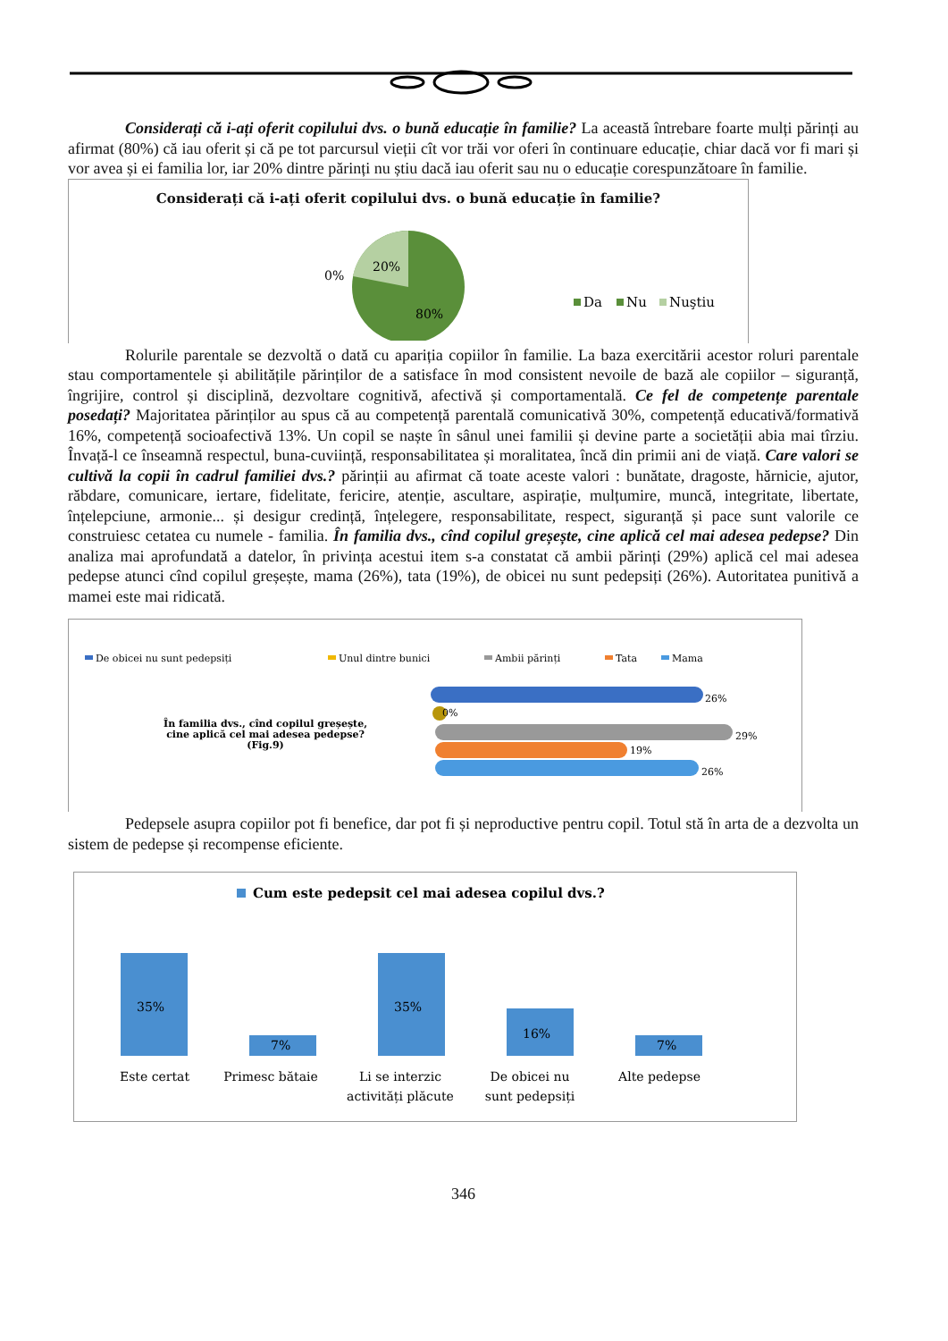Considerați că i-ați oferit copilului dvs. o bună educație în familie? La această întrebare foarte mulți părinți au afirmat (80%) că iau oferit și că pe tot parcursul vieții cît vor trăi vor oferi în continuare educație, chiar dacă vor fi mari și vor avea și ei familia lor, iar 20% dintre părinți nu știu dacă iau oferit sau nu o educație corespunzătoare în familie.
Considerați că i-ați oferit copilului dvs. o bună educație în familie?
0%
20%
80%
Da
Nu
Nuştiu
Rolurile parentale se dezvoltă o dată cu apariția copiilor în familie. La baza exercitării acestor roluri parentale stau comportamentele și abilitățile părinților de a satisface în mod consistent nevoile de bază ale copiilor – siguranță, îngrijire, control și disciplină, dezvoltare cognitivă, afectivă și comportamentală. Ce fel de competențe parentale posedați? Majoritatea părinților au spus că au competență parentală comunicativă 30%, competență educativă/formativă 16%, competență socioafectivă 13%. Un copil se naște în sânul unei familii și devine parte a societății abia mai tîrziu. Învață-l ce înseamnă respectul, buna-cuviință, responsabilitatea și moralitatea, încă din primii ani de viață. Care valori se cultivă la copii în cadrul familiei dvs.? părinții au afirmat că toate aceste valori : bunătate, dragoste, hărnicie, ajutor, răbdare, comunicare, iertare, fidelitate, fericire, atenție, ascultare, aspirație, mulțumire, muncă, integritate, libertate, înțelepciune, armonie... și desigur credință, înțelegere, responsabilitate, respect, siguranță și pace sunt valorile ce construiesc cetatea cu numele - familia. În familia dvs., cînd copilul greșește, cine aplică cel mai adesea pedepse? Din analiza mai aprofundată a datelor, în privința acestui item s-a constatat că ambii părinți (29%) aplică cel mai adesea pedepse atunci cînd copilul greșește, mama (26%), tata (19%), de obicei nu sunt pedepsiți (26%). Autoritatea punitivă a mamei este mai ridicată.
De obicei nu sunt pedepsiți
Unul dintre bunici
Ambii părinți
Tata
Mama
În familia dvs., cînd copilul greșește,
cine aplică cel mai adesea pedepse?
(Fig.9)
26%
0%
29%
19%
26%
Pedepsele asupra copiilor pot fi benefice, dar pot fi și neproductive pentru copil. Totul stă în arta de a dezvolta un sistem de pedepse și recompense eficiente.
Cum este pedepsit cel mai adesea copilul dvs.?
35%
7%
35%
16%
7%
Este certat
Primesc bătaie
Li se interzic
activități plăcute
De obicei nu
sunt pedepsiți
Alte pedepse
346